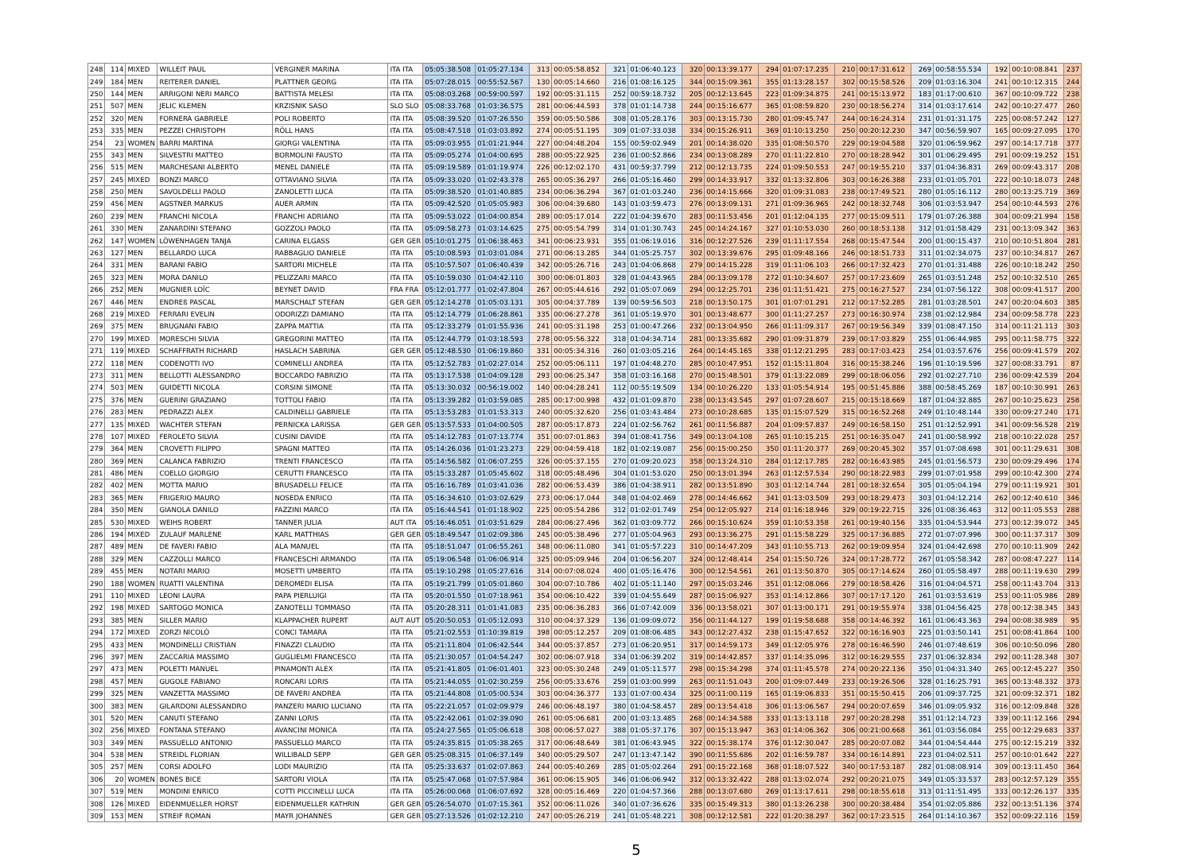| 248 | 114 | MIXED | WILLEIT PAUL | VERGINER MARINA | ITA ITA | 05:05:38.508 | 01:05:27.134 | 313 | 00:05:58.852 | 321 | 01:06:40.123 | 320 | 00:13:39.177 | 294 | 01:07:17.235 | 210 | 00:17:31.612 | 269 | 00:58:55.534 | 192 | 00:10:08.841 | 237 |
| 249 | 184 | MEN | REITERER DANIEL | PLATTNER GEORG | ITA ITA | 05:07:28.015 | 00:55:52.567 | 130 | 00:05:14.660 | 216 | 01:08:16.125 | 344 | 00:15:09.361 | 355 | 01:13:28.157 | 302 | 00:15:58.526 | 209 | 01:03:16.304 | 241 | 00:10:12.315 | 244 |
| 250 | 144 | MEN | ARRIGONI NERI MARCO | BATTISTA MELESI | ITA ITA | 05:08:03.268 | 00:59:00.597 | 192 | 00:05:31.115 | 252 | 00:59:18.732 | 205 | 00:12:13.645 | 223 | 01:09:34.875 | 241 | 00:15:13.972 | 183 | 01:17:00.610 | 367 | 00:10:09.722 | 238 |
| 251 | 507 | MEN | JELIC KLEMEN | KRZISNIK SASO | SLO SLO | 05:08:33.768 | 01:03:36.575 | 281 | 00:06:44.593 | 378 | 01:01:14.738 | 244 | 00:15:16.677 | 365 | 01:08:59.820 | 230 | 00:18:56.274 | 314 | 01:03:17.614 | 242 | 00:10:27.477 | 260 |
| 252 | 320 | MEN | FORNERA GABRIELE | POLI ROBERTO | ITA ITA | 05:08:39.520 | 01:07:26.550 | 359 | 00:05:50.586 | 308 | 01:05:28.176 | 303 | 00:13:15.730 | 280 | 01:09:45.747 | 244 | 00:16:24.314 | 231 | 01:01:31.175 | 225 | 00:08:57.242 | 127 |
| 253 | 335 | MEN | PEZZEI CHRISTOPH | RÖLL HANS | ITA ITA | 05:08:47.518 | 01:03:03.892 | 274 | 00:05:51.195 | 309 | 01:07:33.038 | 334 | 00:15:26.911 | 369 | 01:10:13.250 | 250 | 00:20:12.230 | 347 | 00:56:59.907 | 165 | 00:09:27.095 | 170 |
| 254 | 23 | WOMEN | BARRI MARTINA | GIORGI VALENTINA | ITA ITA | 05:09:03.955 | 01:01:21.944 | 227 | 00:04:48.204 | 155 | 00:59:02.949 | 201 | 00:14:38.020 | 335 | 01:08:50.570 | 229 | 00:19:04.588 | 320 | 01:06:59.962 | 297 | 00:14:17.718 | 377 |
| 255 | 343 | MEN | SILVESTRI MATTEO | BORMOLINI FAUSTO | ITA ITA | 05:09:05.274 | 01:04:00.695 | 288 | 00:05:22.925 | 236 | 01:00:52.866 | 234 | 00:13:08.289 | 270 | 01:11:22.810 | 270 | 00:18:28.942 | 301 | 01:06:29.495 | 291 | 00:09:19.252 | 151 |
| 256 | 515 | MEN | MARCHESANI ALBERTO | MENEL DANIELE | ITA ITA | 05:09:19.589 | 01:01:19.974 | 226 | 00:12:02.170 | 431 | 00:59:37.799 | 212 | 00:12:13.735 | 224 | 01:09:50.553 | 247 | 00:19:55.210 | 337 | 01:04:36.831 | 269 | 00:09:43.317 | 208 |
| 257 | 245 | MIXED | BONZI MARCO | OTTAVIANO SILVIA | ITA ITA | 05:09:33.020 | 01:02:43.378 | 265 | 00:05:36.297 | 266 | 01:05:16.460 | 299 | 00:14:33.917 | 332 | 01:13:32.806 | 303 | 00:16:26.388 | 233 | 01:01:05.701 | 222 | 00:10:18.073 | 248 |
| 258 | 250 | MEN | SAVOLDELLI PAOLO | ZANOLETTI LUCA | ITA ITA | 05:09:38.520 | 01:01:40.885 | 234 | 00:06:36.294 | 367 | 01:01:03.240 | 236 | 00:14:15.666 | 320 | 01:09:31.083 | 238 | 00:17:49.521 | 280 | 01:05:16.112 | 280 | 00:13:25.719 | 369 |
| 259 | 456 | MEN | AGSTNER MARKUS | AUER ARMIN | ITA ITA | 05:09:42.520 | 01:05:05.983 | 306 | 00:04:39.680 | 143 | 01:03:59.473 | 276 | 00:13:09.131 | 271 | 01:09:36.965 | 242 | 00:18:32.748 | 306 | 01:03:53.947 | 254 | 00:10:44.593 | 276 |
| 260 | 239 | MEN | FRANCHI NICOLA | FRANCHI ADRIANO | ITA ITA | 05:09:53.022 | 01:04:00.854 | 289 | 00:05:17.014 | 222 | 01:04:39.670 | 283 | 00:11:53.456 | 201 | 01:12:04.135 | 277 | 00:15:09.511 | 179 | 01:07:26.388 | 304 | 00:09:21.994 | 158 |
| 261 | 330 | MEN | ZANARDINI STEFANO | GOZZOLI PAOLO | ITA ITA | 05:09:58.273 | 01:03:14.625 | 275 | 00:05:54.799 | 314 | 01:01:30.743 | 245 | 00:14:24.167 | 327 | 01:10:53.030 | 260 | 00:18:53.138 | 312 | 01:01:58.429 | 231 | 00:13:09.342 | 363 |
| 262 | 147 | WOMEN | LÖWENHAGEN TANJA | CARINA ELGASS | GER GER | 05:10:01.275 | 01:06:38.463 | 341 | 00:06:23.931 | 355 | 01:06:19.016 | 316 | 00:12:27.526 | 239 | 01:11:17.554 | 268 | 00:15:47.544 | 200 | 01:00:15.437 | 210 | 00:10:51.804 | 281 |
| 263 | 127 | MEN | BELLARDO LUCA | RABBAGLIO DANIELE | ITA ITA | 05:10:08.593 | 01:03:01.084 | 271 | 00:06:13.285 | 344 | 01:05:25.757 | 302 | 00:13:39.676 | 295 | 01:09:48.166 | 246 | 00:18:51.733 | 311 | 01:02:34.075 | 237 | 00:10:34.817 | 267 |
| 264 | 331 | MEN | BARANI FABIO | SARTORI MICHELE | ITA ITA | 05:10:57.507 | 01:06:40.439 | 342 | 00:05:26.716 | 243 | 01:04:06.868 | 279 | 00:14:15.228 | 319 | 01:11:06.103 | 266 | 00:17:32.423 | 270 | 01:01:31.488 | 226 | 00:10:18.242 | 250 |
| 265 | 323 | MEN | MORA DANILO | PELIZZARI MARCO | ITA ITA | 05:10:59.030 | 01:04:42.110 | 300 | 00:06:01.803 | 328 | 01:04:43.965 | 284 | 00:13:09.178 | 272 | 01:10:34.607 | 257 | 00:17:23.609 | 265 | 01:03:51.248 | 252 | 00:10:32.510 | 265 |
| 266 | 252 | MEN | MUGNIER LOÏC | BEYNET DAVID | FRA FRA | 05:12:01.777 | 01:02:47.804 | 267 | 00:05:44.616 | 292 | 01:05:07.069 | 294 | 00:12:25.701 | 236 | 01:11:51.421 | 275 | 00:16:27.527 | 234 | 01:07:56.122 | 308 | 00:09:41.517 | 200 |
| 267 | 446 | MEN | ENDREß PASCAL | MARSCHALT STEFAN | GER GER | 05:12:14.278 | 01:05:03.131 | 305 | 00:04:37.789 | 139 | 00:59:56.503 | 218 | 00:13:50.175 | 301 | 01:07:01.291 | 212 | 00:17:52.285 | 281 | 01:03:28.501 | 247 | 00:20:04.603 | 385 |
| 268 | 219 | MIXED | FERRARI EVELIN | ODORIZZI DAMIANO | ITA ITA | 05:12:14.779 | 01:06:28.861 | 335 | 00:06:27.278 | 361 | 01:05:19.970 | 301 | 00:13:48.677 | 300 | 01:11:27.257 | 273 | 00:16:30.974 | 238 | 01:02:12.984 | 234 | 00:09:58.778 | 223 |
| 269 | 375 | MEN | BRUGNANI FABIO | ZAPPA MATTIA | ITA ITA | 05:12:33.279 | 01:01:55.936 | 241 | 00:05:31.198 | 253 | 01:00:47.266 | 232 | 00:13:04.950 | 266 | 01:11:09.317 | 267 | 00:19:56.349 | 339 | 01:08:47.150 | 314 | 00:11:21.113 | 303 |
| 270 | 199 | MIXED | MORESCHI SILVIA | GREGORINI MATTEO | ITA ITA | 05:12:44.779 | 01:03:18.593 | 278 | 00:05:56.322 | 318 | 01:04:34.714 | 281 | 00:13:35.682 | 290 | 01:09:31.879 | 239 | 00:17:03.829 | 255 | 01:06:44.985 | 295 | 00:11:58.775 | 322 |
| 271 | 119 | MIXED | SCHAFFRATH RICHARD | HASLACH SABRINA | GER GER | 05:12:48.530 | 01:06:19.860 | 331 | 00:05:34.316 | 260 | 01:03:05.216 | 264 | 00:14:45.165 | 338 | 01:12:21.295 | 283 | 00:17:03.423 | 254 | 01:03:57.676 | 256 | 00:09:41.579 | 202 |
| 272 | 118 | MEN | CODENOTTI IVO | COMINELLI ANDREA | ITA ITA | 05:12:52.783 | 01:02:27.014 | 252 | 00:05:06.111 | 197 | 01:04:48.270 | 285 | 00:10:47.951 | 152 | 01:15:11.804 | 316 | 00:15:38.246 | 196 | 01:10:19.596 | 327 | 00:08:33.791 | 87 |
| 273 | 311 | MEN | BELLOTTI ALESSANDRO | BOCCARDO FABRIZIO | ITA ITA | 05:13:17.538 | 01:04:09.128 | 293 | 00:06:25.347 | 358 | 01:03:16.168 | 270 | 00:15:48.501 | 379 | 01:13:22.089 | 299 | 00:18:06.056 | 292 | 01:02:27.710 | 236 | 00:09:42.539 | 204 |
| 274 | 503 | MEN | GUIDETTI NICOLA | CORSINI SIMONE | ITA ITA | 05:13:30.032 | 00:56:19.002 | 140 | 00:04:28.241 | 112 | 00:55:19.509 | 134 | 00:10:26.220 | 133 | 01:05:54.914 | 195 | 00:51:45.886 | 388 | 00:58:45.269 | 187 | 00:10:30.991 | 263 |
| 275 | 376 | MEN | GUERINI GRAZIANO | TOTTOLI FABIO | ITA ITA | 05:13:39.282 | 01:03:59.085 | 285 | 00:17:00.998 | 432 | 01:01:09.870 | 238 | 00:13:43.545 | 297 | 01:07:28.607 | 215 | 00:15:18.669 | 187 | 01:04:32.885 | 267 | 00:10:25.623 | 258 |
| 276 | 283 | MEN | PEDRAZZI ALEX | CALDINELLI GABRIELE | ITA ITA | 05:13:53.283 | 01:01:53.313 | 240 | 00:05:32.620 | 256 | 01:03:43.484 | 273 | 00:10:28.685 | 135 | 01:15:07.529 | 315 | 00:16:52.268 | 249 | 01:10:48.144 | 330 | 00:09:27.240 | 171 |
| 277 | 135 | MIXED | WACHTER STEFAN | PERNICKA LARISSA | GER GER | 05:13:57.533 | 01:04:00.505 | 287 | 00:05:17.873 | 224 | 01:02:56.762 | 261 | 00:11:56.887 | 204 | 01:09:57.837 | 249 | 00:16:58.150 | 251 | 01:12:52.991 | 341 | 00:09:56.528 | 219 |
| 278 | 107 | MIXED | FEROLETO SILVIA | CUSINI DAVIDE | ITA ITA | 05:14:12.783 | 01:07:13.774 | 351 | 00:07:01.863 | 394 | 01:08:41.756 | 349 | 00:13:04.108 | 265 | 01:10:15.215 | 251 | 00:16:35.047 | 241 | 01:00:58.992 | 218 | 00:10:22.028 | 257 |
| 279 | 364 | MEN | CROVETTI FILIPPO | SPAGNI MATTEO | ITA ITA | 05:14:26.036 | 01:01:23.273 | 229 | 00:04:59.418 | 182 | 01:02:19.087 | 256 | 00:15:00.250 | 350 | 01:11:20.377 | 269 | 00:20:45.302 | 357 | 01:07:08.698 | 301 | 00:11:29.631 | 308 |
| 280 | 369 | MEN | CALANCA FABRIZIO | TRENTI FRANCESCO | ITA ITA | 05:14:56.582 | 01:06:07.255 | 326 | 00:05:37.155 | 270 | 01:09:20.023 | 358 | 00:13:24.310 | 284 | 01:12:17.785 | 282 | 00:16:43.985 | 245 | 01:01:56.573 | 230 | 00:09:29.496 | 174 |
| 281 | 486 | MEN | COELLO GIORGIO | CERUTTI FRANCESCO | ITA ITA | 05:15:33.287 | 01:05:45.602 | 318 | 00:05:48.496 | 304 | 01:01:53.020 | 250 | 00:13:01.394 | 263 | 01:12:57.534 | 290 | 00:18:22.983 | 299 | 01:07:01.958 | 299 | 00:10:42.300 | 274 |
| 282 | 402 | MEN | MOTTA MARIO | BRUSADELLI FELICE | ITA ITA | 05:16:16.789 | 01:03:41.036 | 282 | 00:06:53.439 | 386 | 01:04:38.911 | 282 | 00:13:51.890 | 303 | 01:12:14.744 | 281 | 00:18:32.654 | 305 | 01:05:04.194 | 279 | 00:11:19.921 | 301 |
| 283 | 365 | MEN | FRIGERIO MAURO | NOSEDA ENRICO | ITA ITA | 05:16:34.610 | 01:03:02.629 | 273 | 00:06:17.044 | 348 | 01:04:02.469 | 278 | 00:14:46.662 | 341 | 01:13:03.509 | 293 | 00:18:29.473 | 303 | 01:04:12.214 | 262 | 00:12:40.610 | 346 |
| 284 | 350 | MEN | GIANOLA DANILO | FAZZINI MARCO | ITA ITA | 05:16:44.541 | 01:01:18.902 | 225 | 00:05:54.286 | 312 | 01:02:01.749 | 254 | 00:12:05.927 | 214 | 01:16:18.946 | 329 | 00:19:22.715 | 326 | 01:08:36.463 | 312 | 00:11:05.553 | 288 |
| 285 | 530 | MIXED | WEIHS ROBERT | TANNER JULIA | AUT ITA | 05:16:46.051 | 01:03:51.629 | 284 | 00:06:27.496 | 362 | 01:03:09.772 | 266 | 00:15:10.624 | 359 | 01:10:53.358 | 261 | 00:19:40.156 | 335 | 01:04:53.944 | 273 | 00:12:39.072 | 345 |
| 286 | 194 | MIXED | ZULAUF MARLENE | KARL MATTHIAS | GER GER | 05:18:49.547 | 01:02:09.386 | 245 | 00:05:38.496 | 277 | 01:05:04.963 | 293 | 00:13:36.275 | 291 | 01:15:58.229 | 325 | 00:17:36.885 | 272 | 01:07:07.996 | 300 | 00:11:37.317 | 309 |
| 287 | 489 | MEN | DE FAVERI FABIO | ALA MANUEL | ITA ITA | 05:18:51.047 | 01:06:55.261 | 348 | 00:06:11.080 | 341 | 01:05:57.223 | 310 | 00:14:47.209 | 343 | 01:10:55.713 | 262 | 00:19:09.954 | 324 | 01:04:42.698 | 270 | 00:10:11.909 | 242 |
| 288 | 329 | MEN | CAZZOLLI MARCO | FRANCESCHI ARMANDO | ITA ITA | 05:19:06.548 | 01:06:06.914 | 325 | 00:05:09.946 | 204 | 01:06:56.207 | 324 | 00:12:48.414 | 254 | 01:15:50.726 | 324 | 00:17:28.772 | 267 | 01:05:58.342 | 287 | 00:08:47.227 | 114 |
| 289 | 455 | MEN | NOTARI MARIO | MOSETTI UMBERTO | ITA ITA | 05:19:10.298 | 01:05:27.616 | 314 | 00:07:08.024 | 400 | 01:05:16.476 | 300 | 00:12:54.561 | 261 | 01:13:50.870 | 305 | 00:17:14.624 | 260 | 01:05:58.497 | 288 | 00:11:19.630 | 299 |
| 290 | 188 | WOMEN | RUATTI VALENTINA | DEROMEDI ELISA | ITA ITA | 05:19:21.799 | 01:05:01.860 | 304 | 00:07:10.786 | 402 | 01:05:11.140 | 297 | 00:15:03.246 | 351 | 01:12:08.066 | 279 | 00:18:58.426 | 316 | 01:04:04.571 | 258 | 00:11:43.704 | 313 |
| 291 | 110 | MIXED | LEONI LAURA | PAPA PIERLUIGI | ITA ITA | 05:20:01.550 | 01:07:18.961 | 354 | 00:06:10.422 | 339 | 01:04:55.649 | 287 | 00:15:06.927 | 353 | 01:14:12.866 | 307 | 00:17:17.120 | 261 | 01:03:53.619 | 253 | 00:11:05.986 | 289 |
| 292 | 198 | MIXED | SARTOGO MONICA | ZANOTELLI TOMMASO | ITA ITA | 05:20:28.311 | 01:01:41.083 | 235 | 00:06:36.283 | 366 | 01:07:42.009 | 336 | 00:13:58.021 | 307 | 01:13:00.171 | 291 | 00:19:55.974 | 338 | 01:04:56.425 | 278 | 00:12:38.345 | 343 |
| 293 | 385 | MEN | SILLER MARIO | KLAPPACHER RUPERT | AUT AUT | 05:20:50.053 | 01:05:12.093 | 310 | 00:04:37.329 | 136 | 01:09:09.072 | 356 | 00:11:44.127 | 199 | 01:19:58.688 | 358 | 00:14:46.392 | 161 | 01:06:43.363 | 294 | 00:08:38.989 | 95 |
| 294 | 172 | MIXED | ZORZI NICOLÒ | CONCI TAMARA | ITA ITA | 05:21:02.553 | 01:10:39.819 | 398 | 00:05:12.257 | 209 | 01:08:06.485 | 343 | 00:12:27.432 | 238 | 01:15:47.652 | 322 | 00:16:16.903 | 225 | 01:03:50.141 | 251 | 00:08:41.864 | 100 |
| 295 | 433 | MEN | MONDINELLI CRISTIAN | FINAZZI CLAUDIO | ITA ITA | 05:21:11.804 | 01:06:42.544 | 344 | 00:05:37.857 | 273 | 01:06:20.951 | 317 | 00:14:59.173 | 349 | 01:12:05.976 | 278 | 00:16:46.590 | 246 | 01:07:48.619 | 306 | 00:10:50.096 | 280 |
| 296 | 397 | MEN | ZACCARIA MASSIMO | GUGLIELMI FRANCESCO | ITA ITA | 05:21:30.057 | 01:04:54.247 | 302 | 00:06:07.918 | 334 | 01:06:39.202 | 319 | 00:14:42.857 | 337 | 01:14:35.096 | 312 | 00:16:29.555 | 237 | 01:06:32.834 | 292 | 00:11:28.348 | 307 |
| 297 | 473 | MEN | POLETTI MANUEL | PINAMONTI ALEX | ITA ITA | 05:21:41.805 | 01:06:01.401 | 323 | 00:05:30.248 | 249 | 01:05:11.577 | 298 | 00:15:34.298 | 374 | 01:11:45.578 | 274 | 00:20:22.136 | 350 | 01:04:31.340 | 265 | 00:12:45.227 | 350 |
| 298 | 457 | MEN | GUGOLE FABIANO | RONCARI LORIS | ITA ITA | 05:21:44.055 | 01:02:30.259 | 256 | 00:05:33.676 | 259 | 01:03:00.999 | 263 | 00:11:51.043 | 200 | 01:09:07.449 | 233 | 00:19:26.506 | 328 | 01:16:25.791 | 365 | 00:13:48.332 | 373 |
| 299 | 325 | MEN | VANZETTA MASSIMO | DE FAVERI ANDREA | ITA ITA | 05:21:44.808 | 01:05:00.534 | 303 | 00:04:36.377 | 133 | 01:07:00.434 | 325 | 00:11:00.119 | 165 | 01:19:06.833 | 351 | 00:15:50.415 | 206 | 01:09:37.725 | 321 | 00:09:32.371 | 182 |
| 300 | 383 | MEN | GILARDONI ALESSANDRO | PANZERI MARIO LUCIANO | ITA ITA | 05:22:21.057 | 01:02:09.979 | 246 | 00:06:48.197 | 380 | 01:04:58.457 | 289 | 00:13:54.418 | 306 | 01:13:06.567 | 294 | 00:20:07.659 | 346 | 01:09:05.932 | 316 | 00:12:09.848 | 328 |
| 301 | 520 | MEN | CANUTI STEFANO | ZANNI LORIS | ITA ITA | 05:22:42.061 | 01:02:39.090 | 261 | 00:05:06.681 | 200 | 01:03:13.485 | 268 | 00:14:34.588 | 333 | 01:13:13.118 | 297 | 00:20:28.298 | 351 | 01:12:14.723 | 339 | 00:11:12.166 | 294 |
| 302 | 256 | MIXED | FONTANA STEFANO | AVANCINI MONICA | ITA ITA | 05:24:27.565 | 01:05:06.618 | 308 | 00:06:57.027 | 388 | 01:05:37.176 | 307 | 00:15:13.947 | 363 | 01:14:06.362 | 306 | 00:21:00.668 | 361 | 01:03:56.084 | 255 | 00:12:29.683 | 337 |
| 303 | 349 | MEN | PASSUELLO ANTONIO | PASSUELLO MARCO | ITA ITA | 05:24:35.815 | 01:05:38.265 | 317 | 00:06:48.649 | 381 | 01:06:43.945 | 322 | 00:15:38.174 | 376 | 01:12:30.047 | 285 | 00:20:07.082 | 344 | 01:04:54.444 | 275 | 00:12:15.219 | 332 |
| 304 | 538 | MEN | STREIDL FLORIAN | WILLIBALD SEPP | GER GER | 05:25:08.315 | 01:06:37.149 | 340 | 00:05:29.507 | 247 | 01:13:47.142 | 390 | 00:11:55.686 | 202 | 01:16:59.787 | 334 | 00:16:14.891 | 223 | 01:04:02.511 | 257 | 00:10:01.642 | 227 |
| 305 | 257 | MEN | CORSI ADOLFO | LODI MAURIZIO | ITA ITA | 05:25:33.637 | 01:02:07.863 | 244 | 00:05:40.269 | 285 | 01:05:02.264 | 291 | 00:15:22.168 | 368 | 01:18:07.522 | 340 | 00:17:53.187 | 282 | 01:08:08.914 | 309 | 00:13:11.450 | 364 |
| 306 | 20 | WOMEN | BONES BICE | SARTORI VIOLA | ITA ITA | 05:25:47.068 | 01:07:57.984 | 361 | 00:06:15.905 | 346 | 01:06:06.942 | 312 | 00:13:32.422 | 288 | 01:13:02.074 | 292 | 00:20:21.075 | 349 | 01:05:33.537 | 283 | 00:12:57.129 | 355 |
| 307 | 519 | MEN | MONDINI ENRICO | COTTI PICCINELLI LUCA | ITA ITA | 05:26:00.068 | 01:06:07.692 | 328 | 00:05:16.469 | 220 | 01:04:57.366 | 288 | 00:13:07.680 | 269 | 01:13:17.611 | 298 | 00:18:55.618 | 313 | 01:11:51.495 | 333 | 00:12:26.137 | 335 |
| 308 | 126 | MIXED | EIDENMUELLER HORST | EIDENMUELLER KATHRIN | GER GER | 05:26:54.070 | 01:07:15.361 | 352 | 00:06:11.026 | 340 | 01:07:36.626 | 335 | 00:15:49.313 | 380 | 01:13:26.238 | 300 | 00:20:38.484 | 354 | 01:02:05.886 | 232 | 00:13:51.136 | 374 |
| 309 | 153 | MEN | STREIF ROMAN | MAYR JOHANNES | GER GER | 05:27:13.526 | 01:02:12.210 | 247 | 00:05:26.219 | 241 | 01:05:48.221 | 308 | 00:12:12.581 | 222 | 01:20:38.297 | 362 | 00:17:23.515 | 264 | 01:14:10.367 | 352 | 00:09:22.116 | 159 |
5